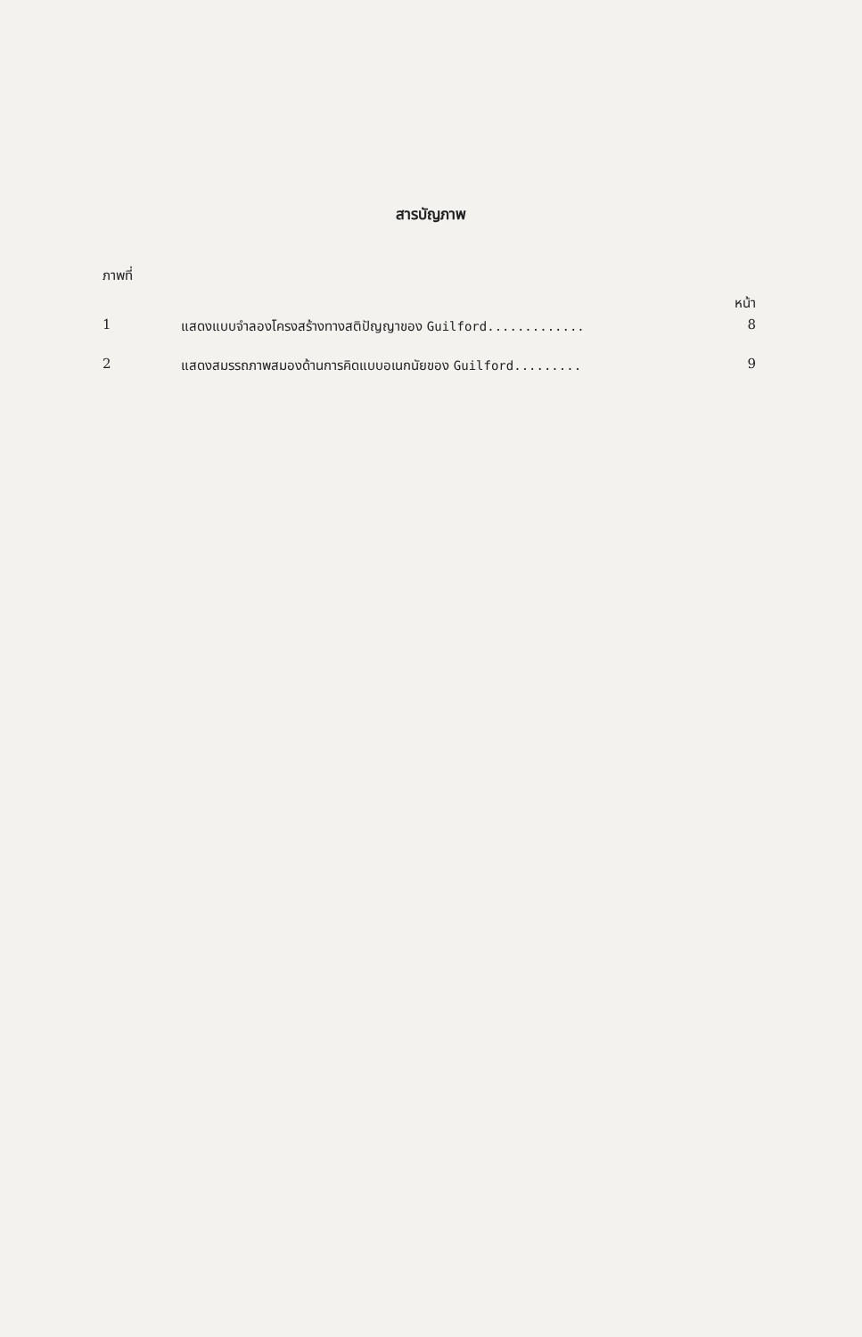สารบัญภาพ
ภาพที่
หน้า
1 แสดงแบบจำลองโครงสร้างทางสติปัญญาของ Guilford............. 8
2 แสดงสมรรถภาพสมองด้านการคิดแบบอเนกนัยของ Guilford......... 9